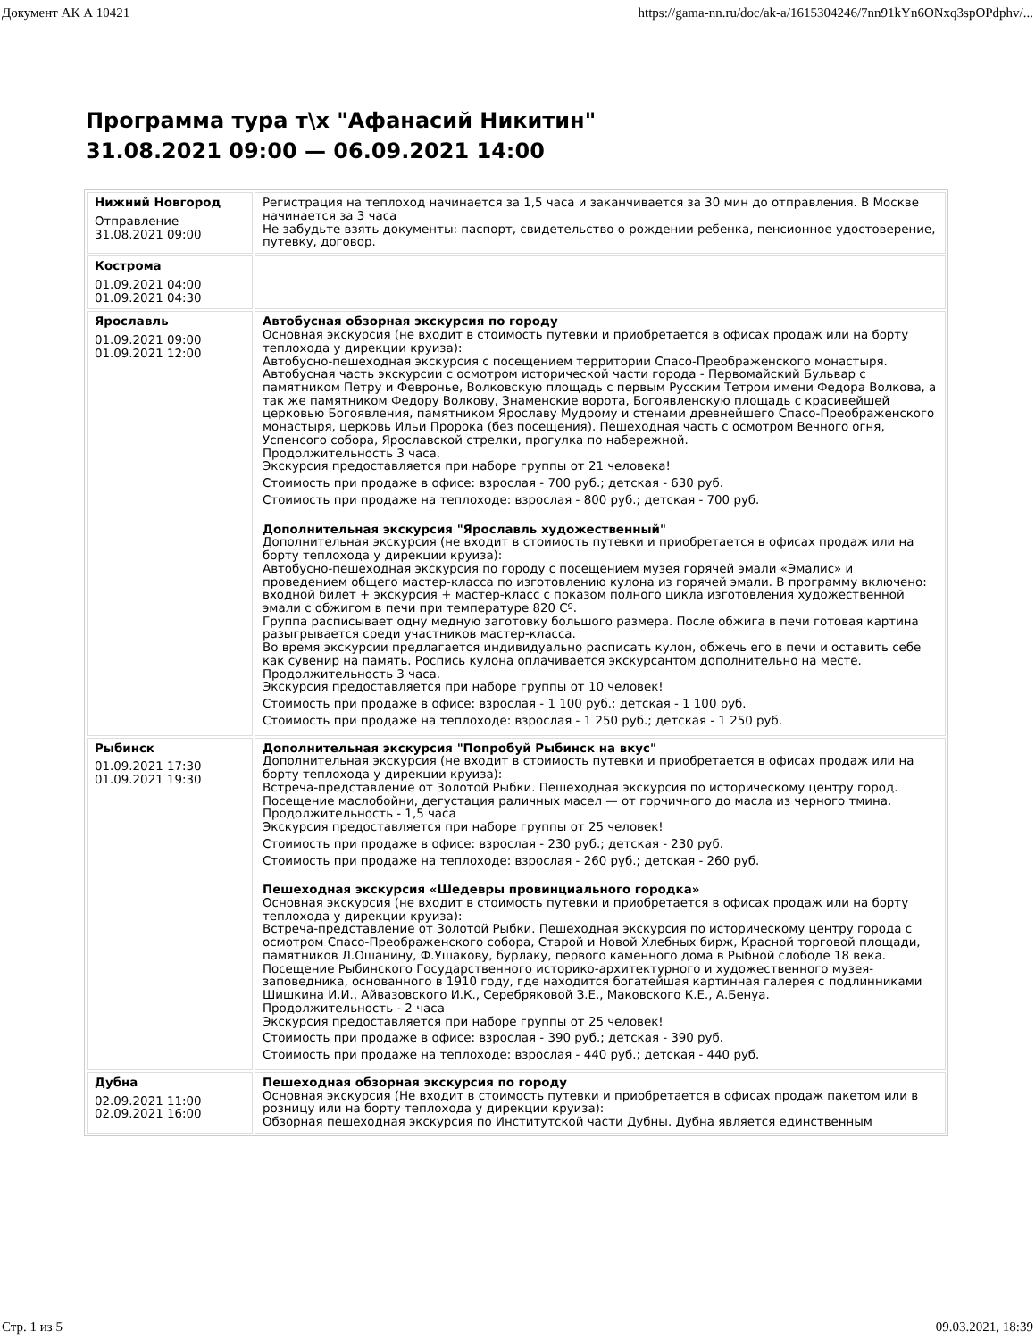Документ АК А 10421 https://gama-nn.ru/doc/ak-a/1615304246/7nn91kYn6ONxq3spOPdphv/...
Программа тура т\х "Афанасий Никитин"
31.08.2021 09:00 — 06.09.2021 14:00
| Нижний Новгород Отправление 31.08.2021 09:00 | Регистрация на теплоход начинается за 1,5 часа и заканчивается за 30 мин до отправления. В Москве начинается за 3 часа Не забудьте взять документы: паспорт, свидетельство о рождении ребенка, пенсионное удостоверение, путевку, договор. |
| Кострома 01.09.2021 04:00 01.09.2021 04:30 | |
| Ярославль 01.09.2021 09:00 01.09.2021 12:00 | Автобусная обзорная экскурсия по городу Основная экскурсия (не входит в стоимость путевки и приобретается в офисах продаж или на борту теплохода у дирекции круиза): Автобусно-пешеходная экскурсия с посещением территории Спасо-Преображенского монастыря. Автобусная часть экскурсии с осмотром исторической части города - Первомайский Бульвар с памятником Петру и Февронье, Волковскую площадь с первым Русским Тетром имени Федора Волкова, а так же памятником Федору Волкову, Знаменские ворота, Богоявленскую площадь с красивейшей церковью Богоявления, памятником Ярославу Мудрому и стенами древнейшего Спасо-Преображенского монастыря, церковь Ильи Пророка (без посещения). Пешеходная часть с осмотром Вечного огня, Успенсого собора, Ярославской стрелки, прогулка по набережной. Продолжительность 3 часа. Экскурсия предоставляется при наборе группы от 21 человека! Стоимость при продаже в офисе: взрослая - 700 руб.; детская - 630 руб. Стоимость при продаже на теплоходе: взрослая - 800 руб.; детская - 700 руб. Дополнительная экскурсия "Ярославль художественный" Дополнительная экскурсия (не входит в стоимость путевки и приобретается в офисах продаж или на борту теплохода у дирекции круиза): Автобусно-пешеходная экскурсия по городу с посещением музея горячей эмали «Эмалис» и проведением общего мастер-класса по изготовлению кулона из горячей эмали. В программу включено: входной билет + экскурсия + мастер-класс с показом полного цикла изготовления художественной эмали с обжигом в печи при температуре 820 Сº. Группа расписывает одну медную заготовку большого размера. После обжига в печи готовая картина разыгрывается среди участников мастер-класса. Во время экскурсии предлагается индивидуально расписать кулон, обжечь его в печи и оставить себе как сувенир на память. Роспись кулона оплачивается экскурсантом дополнительно на месте. Продолжительность 3 часа. Экскурсия предоставляется при наборе группы от 10 человек! Стоимость при продаже в офисе: взрослая - 1 100 руб.; детская - 1 100 руб. Стоимость при продаже на теплоходе: взрослая - 1 250 руб.; детская - 1 250 руб. |
| Рыбинск 01.09.2021 17:30 01.09.2021 19:30 | Дополнительная экскурсия "Попробуй Рыбинск на вкус" Дополнительная экскурсия (не входит в стоимость путевки и приобретается в офисах продаж или на борту теплохода у дирекции круиза): Встреча-представление от Золотой Рыбки. Пешеходная экскурсия по историческому центру город. Посещение маслобойни, дегустация раличных масел — от горчичного до масла из черного тмина. Продолжительность - 1,5 часа Экскурсия предоставляется при наборе группы от 25 человек! Стоимость при продаже в офисе: взрослая - 230 руб.; детская - 230 руб. Стоимость при продаже на теплоходе: взрослая - 260 руб.; детская - 260 руб. Пешеходная экскурсия «Шедевры провинциального городка» Основная экскурсия (не входит в стоимость путевки и приобретается в офисах продаж или на борту теплохода у дирекции круиза): Встреча-представление от Золотой Рыбки. Пешеходная экскурсия по историческому центру города с осмотром Спасо-Преображенского собора, Старой и Новой Хлебных бирж, Красной торговой площади, памятников Л.Ошанину, Ф.Ушакову, бурлаку, первого каменного дома в Рыбной слободе 18 века. Посещение Рыбинского Государственного историко-архитектурного и художественного музея-заповедника, основанного в 1910 году, где находится богатейшая картинная галерея с подлинниками Шишкина И.И., Айвазовского И.К., Серебряковой З.Е., Маковского К.Е., А.Бенуа. Продолжительность - 2 часа Экскурсия предоставляется при наборе группы от 25 человек! Стоимость при продаже в офисе: взрослая - 390 руб.; детская - 390 руб. Стоимость при продаже на теплоходе: взрослая - 440 руб.; детская - 440 руб. |
| Дубна 02.09.2021 11:00 02.09.2021 16:00 | Пешеходная обзорная экскурсия по городу Основная экскурсия (Не входит в стоимость путевки и приобретается в офисах продаж пакетом или в розницу или на борту теплохода у дирекции круиза): Обзорная пешеходная экскурсия по Институтской части Дубны. Дубна является единственным |
Стр. 1 из 5 09.03.2021, 18:39